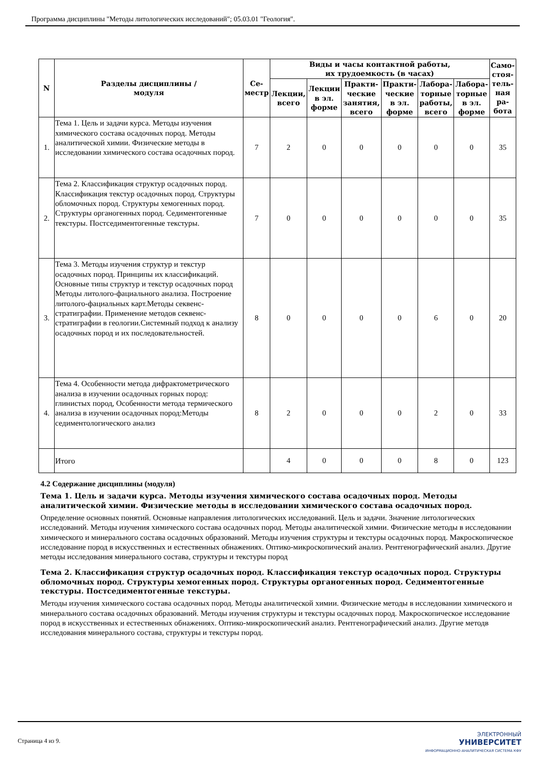Программа дисциплины "Методы литологических исследований"; 05.03.01 "Геология".
| N | Разделы дисциплины / модуля | Се- местр | Виды и часы контактной работы, их трудоемкость (в часах) | | | | | | Само- стоя- тель- ная ра- бота |
| --- | --- | --- | --- | --- | --- | --- | --- | --- | --- |
| | | | Лекции, всего | Лекции в эл. форме | Практи- ческие занятия, всего | Практи- ческие в эл. форме | Лабора- торные работы, всего | Лабора- торные в эл. форме | |
| 1. | Тема 1. Цель и задачи курса. Методы изучения химического состава осадочных пород. Методы аналитической химии. Физические методы в исследовании химического состава осадочных пород. | 7 | 2 | 0 | 0 | 0 | 0 | 0 | 35 |
| 2. | Тема 2. Классификация структур осадочных пород. Классификация текстур осадочных пород. Структуры обломочных пород. Структуры хемогенных пород. Структуры органогенных пород. Седиментогенные текстуры. Постседиментогенные текстуры. | 7 | 0 | 0 | 0 | 0 | 0 | 0 | 35 |
| 3. | Тема 3. Методы изучения структур и текстур осадочных пород. Принципы их классификаций. Основные типы структур и текстур осадочных пород Методы литолого-фациального анализа. Построение литолого-фациальных карт.Методы секвенс-стратиграфии. Применение методов секвенс-стратиграфии в геологии.Системный подход к анализу осадочных пород и их последовательностей. | 8 | 0 | 0 | 0 | 0 | 6 | 0 | 20 |
| 4. | Тема 4. Особенности метода дифрактометрического анализа в изучении осадочных горных пород: глинистых пород, Особенности метода термического анализа в изучении осадочных пород:Методы седиментологического анализ | 8 | 2 | 0 | 0 | 0 | 2 | 0 | 33 |
| | Итого | | 4 | 0 | 0 | 0 | 8 | 0 | 123 |
4.2 Содержание дисциплины (модуля)
Тема 1. Цель и задачи курса. Методы изучения химического состава осадочных пород. Методы аналитической химии. Физические методы в исследовании химического состава осадочных пород.
Определение основных понятий. Основные направления литологических исследований. Цель и задачи. Значение литологических исследований. Методы изучения химического состава осадочных пород. Методы аналитической химии. Физические методы в исследовании химического и минерального состава осадочных образований. Методы изучения структуры и текстуры осадочных пород. Макроскопическое исследование пород в искусственных и естественных обнажениях. Оптико-микроскопический анализ. Рентгенографический анализ. Другие методы исследования минерального состава, структуры и текстуры пород
Тема 2. Классификация структур осадочных пород. Классификация текстур осадочных пород. Структуры обломочных пород. Структуры хемогенных пород. Структуры органогенных пород. Седиментогенные текстуры. Постседиментогенные текстуры.
Методы изучения химического состава осадочных пород. Методы аналитической химии. Физические методы в исследовании химического и минерального состава осадочных образований. Методы изучения структуры и текстуры осадочных пород. Макроскопическое исследование пород в искусственных и естественных обнажениях. Оптико-микроскопический анализ. Рентгенографический анализ. Другие методв исследования минерального состава, структуры и текстуры пород.
Страница 4 из 9.
ЭЛЕКТРОННЫЙ
УНИВЕРСИТЕТ
ИНФОРМАЦИОННО-АНАЛИТИЧЕСКАЯ СИСТЕМА КФУ